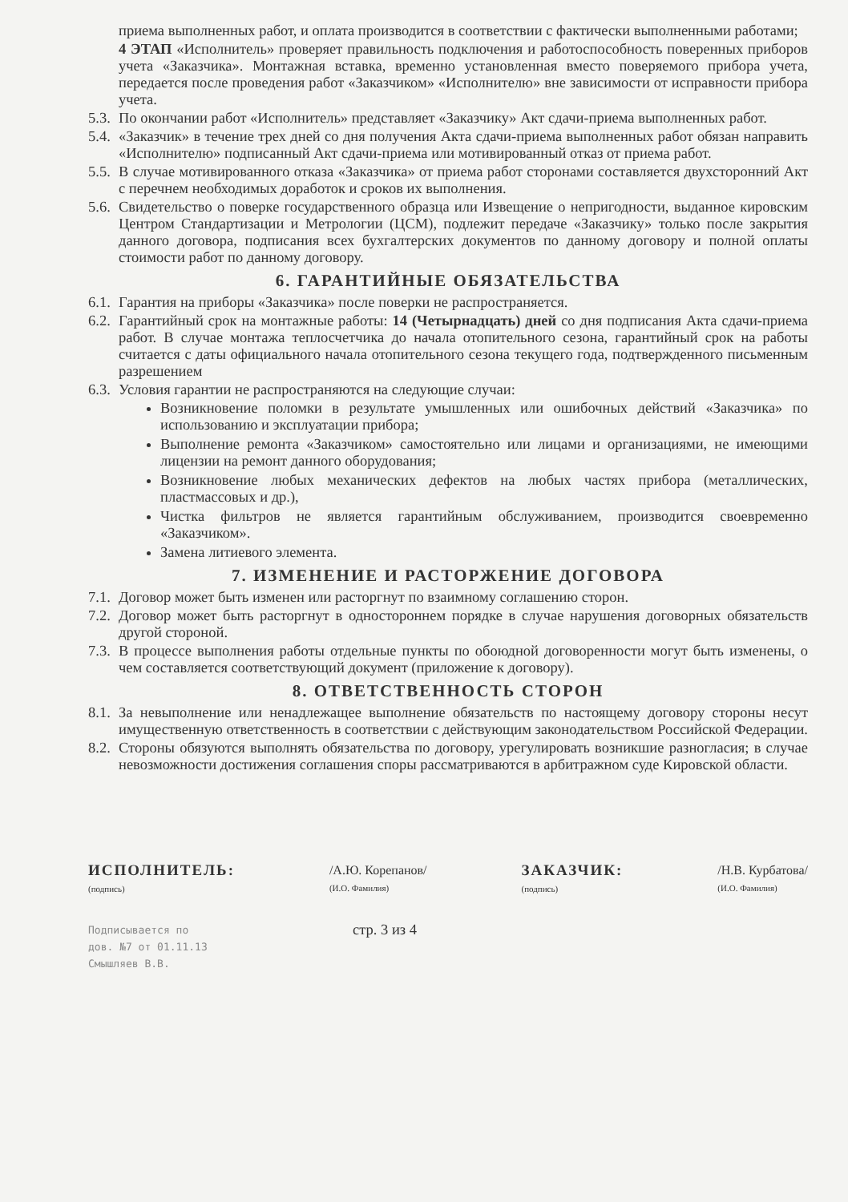приема выполненных работ, и оплата производится в соответствии с фактически выполненными работами;
4 ЭТАП «Исполнитель» проверяет правильность подключения и работоспособность поверенных приборов учета «Заказчика». Монтажная вставка, временно установленная вместо поверяемого прибора учета, передается после проведения работ «Заказчиком» «Исполнителю» вне зависимости от исправности прибора учета.
5.3. По окончании работ «Исполнитель» представляет «Заказчику» Акт сдачи-приема выполненных работ.
5.4. «Заказчик» в течение трех дней со дня получения Акта сдачи-приема выполненных работ обязан направить «Исполнителю» подписанный Акт сдачи-приема или мотивированный отказ от приема работ.
5.5. В случае мотивированного отказа «Заказчика» от приема работ сторонами составляется двухсторонний Акт с перечнем необходимых доработок и сроков их выполнения.
5.6. Свидетельство о поверке государственного образца или Извещение о непригодности, выданное кировским Центром Стандартизации и Метрологии (ЦСМ), подлежит передаче «Заказчику» только после закрытия данного договора, подписания всех бухгалтерских документов по данному договору и полной оплаты стоимости работ по данному договору.
6. ГАРАНТИЙНЫЕ ОБЯЗАТЕЛЬСТВА
6.1. Гарантия на приборы «Заказчика» после поверки не распространяется.
6.2. Гарантийный срок на монтажные работы: 14 (Четырнадцать) дней со дня подписания Акта сдачи-приема работ. В случае монтажа теплосчетчика до начала отопительного сезона, гарантийный срок на работы считается с даты официального начала отопительного сезона текущего года, подтвержденного письменным разрешением
6.3. Условия гарантии не распространяются на следующие случаи:
Возникновение поломки в результате умышленных или ошибочных действий «Заказчика» по использованию и эксплуатации прибора;
Выполнение ремонта «Заказчиком» самостоятельно или лицами и организациями, не имеющими лицензии на ремонт данного оборудования;
Возникновение любых механических дефектов на любых частях прибора (металлических, пластмассовых и др.),
Чистка фильтров не является гарантийным обслуживанием, производится своевременно «Заказчиком».
Замена литиевого элемента.
7. ИЗМЕНЕНИЕ И РАСТОРЖЕНИЕ ДОГОВОРА
7.1. Договор может быть изменен или расторгнут по взаимному соглашению сторон.
7.2. Договор может быть расторгнут в одностороннем порядке в случае нарушения договорных обязательств другой стороной.
7.3. В процессе выполнения работы отдельные пункты по обоюдной договоренности могут быть изменены, о чем составляется соответствующий документ (приложение к договору).
8. ОТВЕТСТВЕННОСТЬ СТОРОН
8.1. За невыполнение или ненадлежащее выполнение обязательств по настоящему договору стороны несут имущественную ответственность в соответствии с действующим законодательством Российской Федерации.
8.2. Стороны обязуются выполнять обязательства по договору, урегулировать возникшие разногласия; в случае невозможности достижения соглашения споры рассматриваются в арбитражном суде Кировской области.
ИСПОЛНИТЕЛЬ:
(подпись)
/А.Ю. Корепанов/
(И.О. Фамилия)
ЗАКАЗЧИК:
(подпись)
/Н.В. Курбатова/
(И.О. Фамилия)
Подписывается по
дов. №7 от 01.11.13
Смышляев В.В.
стр. 3 из 4